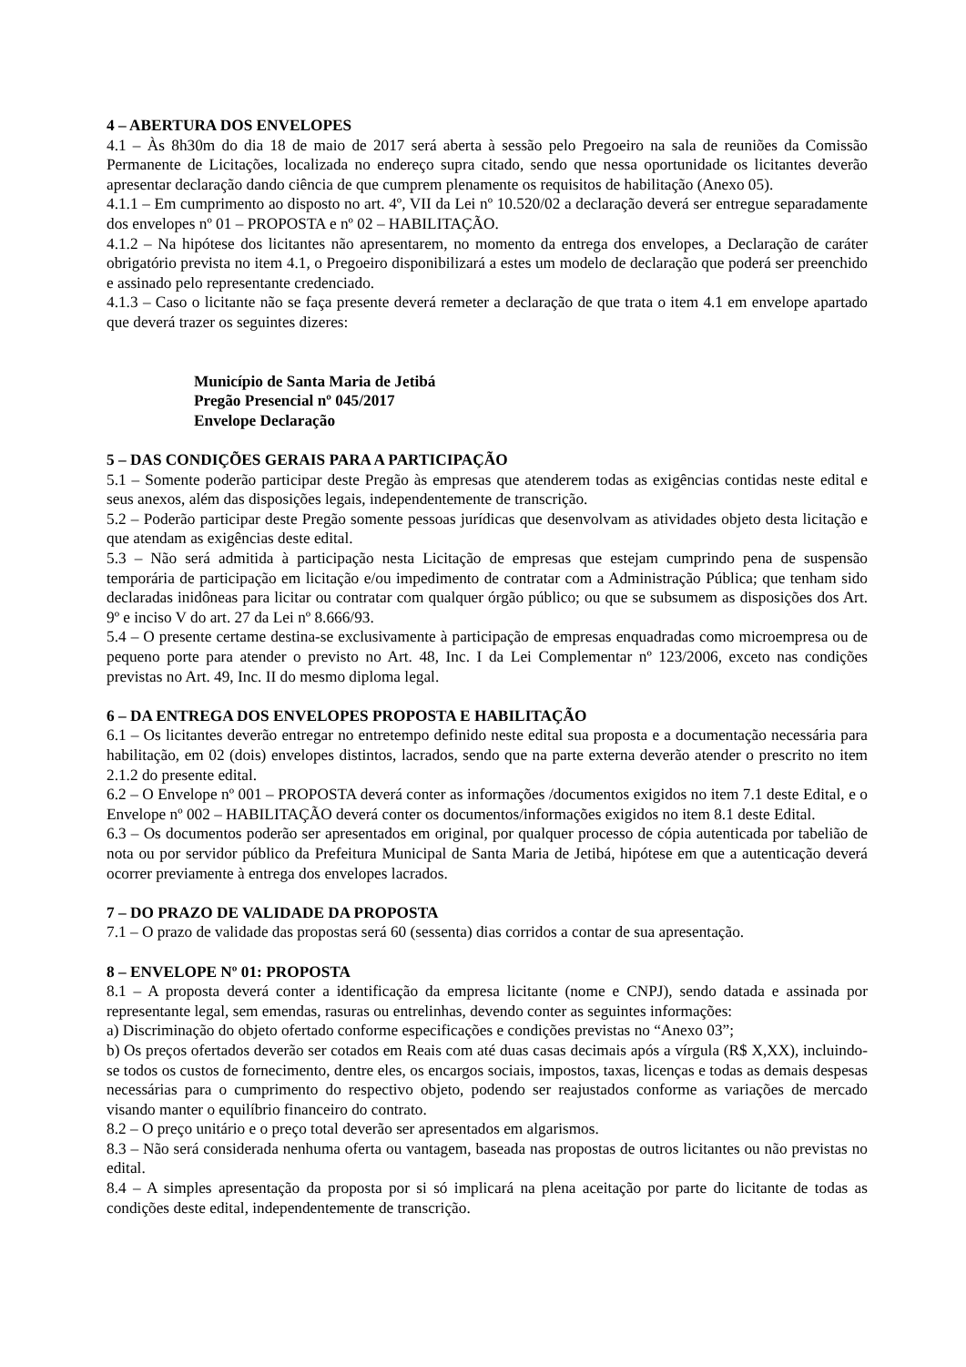4 – ABERTURA DOS ENVELOPES
4.1 – Às 8h30m do dia 18 de maio de 2017 será aberta à sessão pelo Pregoeiro na sala de reuniões da Comissão Permanente de Licitações, localizada no endereço supra citado, sendo que nessa oportunidade os licitantes deverão apresentar declaração dando ciência de que cumprem plenamente os requisitos de habilitação (Anexo 05).
4.1.1 – Em cumprimento ao disposto no art. 4º, VII da Lei nº 10.520/02 a declaração deverá ser entregue separadamente dos envelopes nº 01 – PROPOSTA e nº 02 – HABILITAÇÃO.
4.1.2 – Na hipótese dos licitantes não apresentarem, no momento da entrega dos envelopes, a Declaração de caráter obrigatório prevista no item 4.1, o Pregoeiro disponibilizará a estes um modelo de declaração que poderá ser preenchido e assinado pelo representante credenciado.
4.1.3 – Caso o licitante não se faça presente deverá remeter a declaração de que trata o item 4.1 em envelope apartado que deverá trazer os seguintes dizeres:
Município de Santa Maria de Jetibá
Pregão Presencial nº 045/2017
Envelope Declaração
5 – DAS CONDIÇÕES GERAIS PARA A PARTICIPAÇÃO
5.1 – Somente poderão participar deste Pregão às empresas que atenderem todas as exigências contidas neste edital e seus anexos, além das disposições legais, independentemente de transcrição.
5.2 – Poderão participar deste Pregão somente pessoas jurídicas que desenvolvam as atividades objeto desta licitação e que atendam as exigências deste edital.
5.3 – Não será admitida à participação nesta Licitação de empresas que estejam cumprindo pena de suspensão temporária de participação em licitação e/ou impedimento de contratar com a Administração Pública; que tenham sido declaradas inidôneas para licitar ou contratar com qualquer órgão público; ou que se subsumem as disposições dos Art. 9º e inciso V do art. 27 da Lei nº 8.666/93.
5.4 – O presente certame destina-se exclusivamente à participação de empresas enquadradas como microempresa ou de pequeno porte para atender o previsto no Art. 48, Inc. I da Lei Complementar nº 123/2006, exceto nas condições previstas no Art. 49, Inc. II do mesmo diploma legal.
6 – DA ENTREGA DOS ENVELOPES PROPOSTA E HABILITAÇÃO
6.1 – Os licitantes deverão entregar no entretempo definido neste edital sua proposta e a documentação necessária para habilitação, em 02 (dois) envelopes distintos, lacrados, sendo que na parte externa deverão atender o prescrito no item 2.1.2 do presente edital.
6.2 – O Envelope nº 001 – PROPOSTA deverá conter as informações /documentos exigidos no item 7.1 deste Edital, e o Envelope nº 002 – HABILITAÇÃO deverá conter os documentos/informações exigidos no item 8.1 deste Edital.
6.3 – Os documentos poderão ser apresentados em original, por qualquer processo de cópia autenticada por tabelião de nota ou por servidor público da Prefeitura Municipal de Santa Maria de Jetibá, hipótese em que a autenticação deverá ocorrer previamente à entrega dos envelopes lacrados.
7 – DO PRAZO DE VALIDADE DA PROPOSTA
7.1 – O prazo de validade das propostas será 60 (sessenta) dias corridos a contar de sua apresentação.
8 – ENVELOPE Nº 01: PROPOSTA
8.1 – A proposta deverá conter a identificação da empresa licitante (nome e CNPJ), sendo datada e assinada por representante legal, sem emendas, rasuras ou entrelinhas, devendo conter as seguintes informações:
a) Discriminação do objeto ofertado conforme especificações e condições previstas no “Anexo 03”;
b) Os preços ofertados deverão ser cotados em Reais com até duas casas decimais após a vírgula (R$ X,XX), incluindo-se todos os custos de fornecimento, dentre eles, os encargos sociais, impostos, taxas, licenças e todas as demais despesas necessárias para o cumprimento do respectivo objeto, podendo ser reajustados conforme as variações de mercado visando manter o equilíbrio financeiro do contrato.
8.2 – O preço unitário e o preço total deverão ser apresentados em algarismos.
8.3 – Não será considerada nenhuma oferta ou vantagem, baseada nas propostas de outros licitantes ou não previstas no edital.
8.4 – A simples apresentação da proposta por si só implicará na plena aceitação por parte do licitante de todas as condições deste edital, independentemente de transcrição.